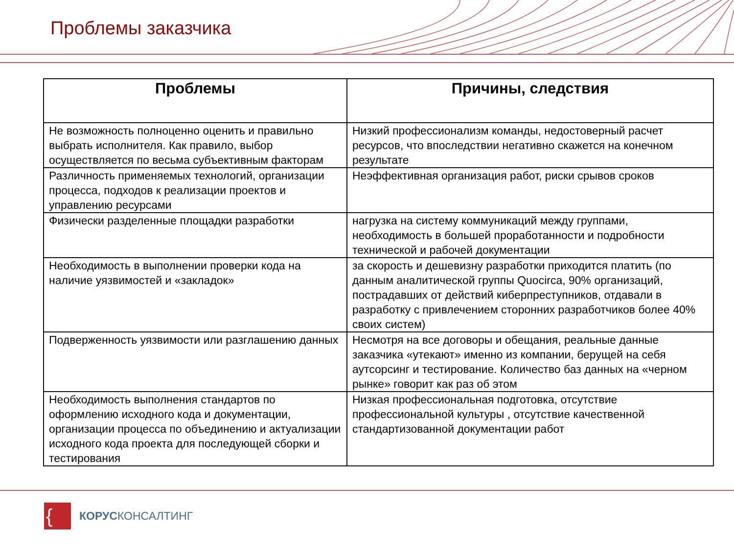Проблемы заказчика
| Проблемы | Причины, следствия |
| --- | --- |
| Не возможность полноценно оценить и правильно выбрать исполнителя. Как правило, выбор осуществляется по весьма субъективным факторам | Низкий профессионализм команды, недостоверный расчет ресурсов, что впоследствии негативно скажется на конечном результате |
| Различность применяемых технологий, организации процесса, подходов к реализации проектов и управлению ресурсами | Неэффективная организация работ, риски срывов сроков |
| Физически разделенные площадки разработки | нагрузка на систему коммуникаций между группами, необходимость в большей проработанности и подробности технической и рабочей документации |
| Необходимость в выполнении проверки кода на наличие уязвимостей и «закладок» | за скорость и дешевизну разработки приходится платить (по данным аналитической группы Quocirca, 90% организаций, пострадавших от действий киберпреступников, отдавали в разработку с привлечением сторонних разработчиков более 40% своих систем) |
| Подверженность уязвимости или разглашению данных | Несмотря на все договоры и обещания, реальные данные заказчика «утекают» именно из компании, берущей на себя аутсорсинг и тестирование. Количество баз данных на «черном рынке» говорит как раз об этом |
| Необходимость выполнения стандартов по оформлению исходного кода и документации, организации процесса по объединению и актуализации исходного кода проекта для последующей сборки и тестирования | Низкая профессиональная подготовка, отсутствие профессиональной культуры , отсутствие качественной стандартизованной документации работ |
{
КОРУСКОНСАЛТИНГ